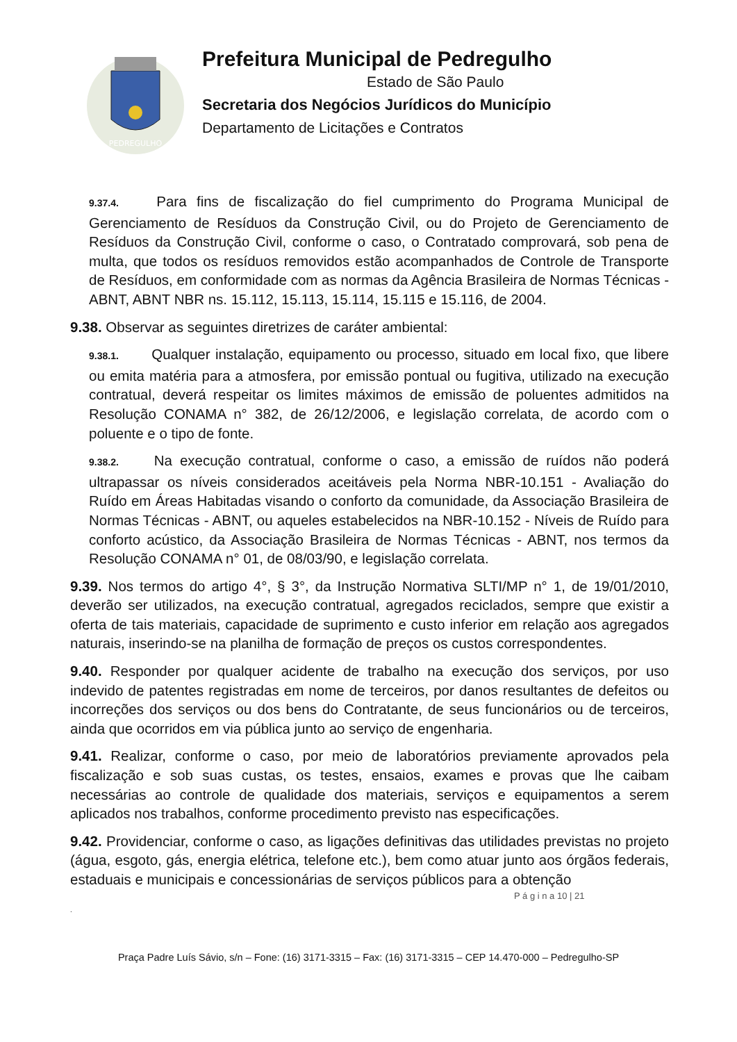PEDREGULHO
Prefeitura Municipal de Pedregulho
Estado de São Paulo
Secretaria dos Negócios Jurídicos do Município
Departamento de Licitações e Contratos
9.37.4. Para fins de fiscalização do fiel cumprimento do Programa Municipal de Gerenciamento de Resíduos da Construção Civil, ou do Projeto de Gerenciamento de Resíduos da Construção Civil, conforme o caso, o Contratado comprovará, sob pena de multa, que todos os resíduos removidos estão acompanhados de Controle de Transporte de Resíduos, em conformidade com as normas da Agência Brasileira de Normas Técnicas - ABNT, ABNT NBR ns. 15.112, 15.113, 15.114, 15.115 e 15.116, de 2004.
9.38. Observar as seguintes diretrizes de caráter ambiental:
9.38.1. Qualquer instalação, equipamento ou processo, situado em local fixo, que libere ou emita matéria para a atmosfera, por emissão pontual ou fugitiva, utilizado na execução contratual, deverá respeitar os limites máximos de emissão de poluentes admitidos na Resolução CONAMA n° 382, de 26/12/2006, e legislação correlata, de acordo com o poluente e o tipo de fonte.
9.38.2. Na execução contratual, conforme o caso, a emissão de ruídos não poderá ultrapassar os níveis considerados aceitáveis pela Norma NBR-10.151 - Avaliação do Ruído em Áreas Habitadas visando o conforto da comunidade, da Associação Brasileira de Normas Técnicas - ABNT, ou aqueles estabelecidos na NBR-10.152 - Níveis de Ruído para conforto acústico, da Associação Brasileira de Normas Técnicas - ABNT, nos termos da Resolução CONAMA n° 01, de 08/03/90, e legislação correlata.
9.39. Nos termos do artigo 4°, § 3°, da Instrução Normativa SLTI/MP n° 1, de 19/01/2010, deverão ser utilizados, na execução contratual, agregados reciclados, sempre que existir a oferta de tais materiais, capacidade de suprimento e custo inferior em relação aos agregados naturais, inserindo-se na planilha de formação de preços os custos correspondentes.
9.40. Responder por qualquer acidente de trabalho na execução dos serviços, por uso indevido de patentes registradas em nome de terceiros, por danos resultantes de defeitos ou incorreções dos serviços ou dos bens do Contratante, de seus funcionários ou de terceiros, ainda que ocorridos em via pública junto ao serviço de engenharia.
9.41. Realizar, conforme o caso, por meio de laboratórios previamente aprovados pela fiscalização e sob suas custas, os testes, ensaios, exames e provas que lhe caibam necessárias ao controle de qualidade dos materiais, serviços e equipamentos a serem aplicados nos trabalhos, conforme procedimento previsto nas especificações.
9.42. Providenciar, conforme o caso, as ligações definitivas das utilidades previstas no projeto (água, esgoto, gás, energia elétrica, telefone etc.), bem como atuar junto aos órgãos federais, estaduais e municipais e concessionárias de serviços públicos para a obtenção
P á g i n a 10 | 21
.
Praça Padre Luís Sávio, s/n – Fone: (16) 3171-3315 – Fax: (16) 3171-3315 – CEP 14.470-000 – Pedregulho-SP